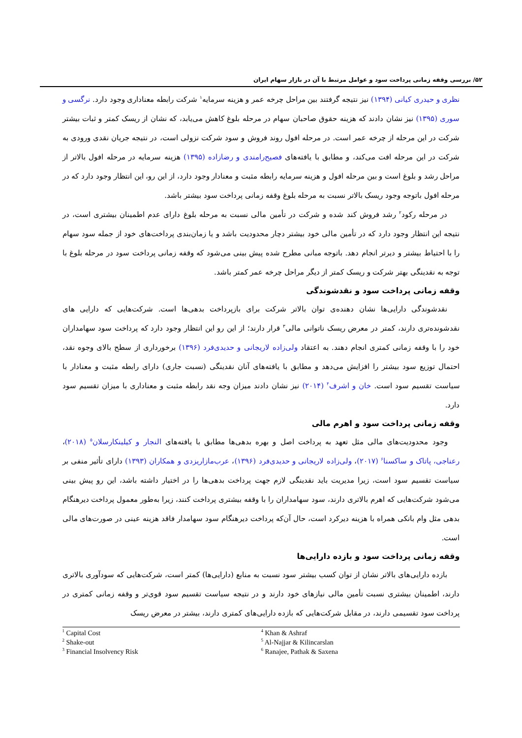۵۲/ بررسی وقفه زمانی پرداخت سود و عوامل مرتبط با آن در بازار سهام ایران
نظری و حیدری کیانی (۱۳۹۴) نیز نتیجه گرفتند بین مراحل چرخه عمر و هزینه سرمایه<sup>۱</sup> شرکت رابطه معناداری وجود دارد. نرگسی و سوری (۱۳۹۵) نیز نشان دادند که هزینه حقوق صاحبان سهام در مرحله بلوغ کاهش می‌یابد، که نشان از ریسک کمتر و ثبات بیشتر شرکت در این مرحله از چرخه عمر است. در مرحله افول روند فروش و سود شرکت نزولی است، در نتیجه جریان نقدی ورودی به شرکت در این مرحله افت می‌کند، و مطابق با یافته‌های فصیح‌رامندی و رضازاده (۱۳۹۵) هزینه سرمایه در مرحله افول بالاتر از مراحل رشد و بلوغ است و بین مرحله افول و هزینه سرمایه رابطه مثبت و معنادار وجود دارد، از این رو، این انتظار وجود دارد که در مرحله افول باتوجه وجود ریسک بالاتر نسبت به مرحله بلوغ وقفه زمانی پرداخت سود بیشتر باشد.
در مرحله رکود<sup>۲</sup> رشد فروش کند شده و شرکت در تأمین مالی نسبت به مرحله بلوغ دارای عدم اطمینان بیشتری است، در نتیجه این انتظار وجود دارد که در تأمین مالی خود بیشتر دچار محدودیت باشد و یا زمان‌بندی پرداخت‌های خود از جمله سود سهام را با احتیاط بیشتر و دیرتر انجام دهد. باتوجه مبانی مطرح شده پیش بینی می‌شود که وقفه زمانی پرداخت سود در مرحله بلوغ با توجه به نقدینگی بهتر شرکت و ریسک کمتر از دیگر مراحل چرخه عمر کمتر باشد.
وقفه زمانی پرداخت سود و نقدشوندگی
نقدشوندگی دارایی‌ها نشان دهنده‌ی توان بالاتر شرکت برای بازپرداخت بدهی‌ها است. شرکت‌هایی که دارایی های نقدشونده‌تری دارند، کمتر در معرض ریسک ناتوانی مالی<sup>۳</sup> قرار دارند؛ از این رو این انتظار وجود دارد که پرداخت سود سهامداران خود را با وقفه زمانی کمتری انجام دهند. به اعتقاد ولی‌زاده لاریجانی و حدیدی‌فرد (۱۳۹۶) برخورداری از سطح بالای وجوه نقد، احتمال توزیع سود بیشتر را افزایش می‌دهد و مطابق با یافته‌های آنان نقدینگی (نسبت جاری) دارای رابطه مثبت و معنادار با سیاست تقسیم سود است. خان و اشرف<sup>۴</sup> (۲۰۱۴) نیز نشان دادند میزان وجه نقد رابطه مثبت و معناداری با میزان تقسیم سود دارد.
وقفه زمانی پرداخت سود و اهرم مالی
وجود محدودیت‌های مالی مثل تعهد به پرداخت اصل و بهره بدهی‌ها مطابق با یافته‌های النجار و کیلینکارسلان<sup>۵</sup> (۲۰۱۸)، رعناجی، پاتاک و ساکسنا<sup>۶</sup> (۲۰۱۷)، ولی‌زاده لاریجانی و حدیدی‌فرد (۱۳۹۶)، عرب‌مازاریزدی و همکاران (۱۳۹۳) دارای تأثیر منفی بر سیاست تقسیم سود است، زیرا مدیریت باید نقدینگی لازم جهت پرداخت بدهی‌ها را در اختیار داشته باشد، این رو پیش بینی می‌شود شرکت‌هایی که اهرم بالاتری دارند، سود سهامداران را با وقفه بیشتری پرداخت کنند، زیرا به‌طور معمول پرداخت دیرهنگام بدهی مثل وام بانکی همراه با هزینه دیرکرد است، حال آن‌که پرداخت دیرهنگام سود سهامدار فاقد هزینه عینی در صورت‌های مالی است.
وقفه زمانی پرداخت سود و بازده دارایی‌ها
بازده دارایی‌های بالاتر نشان از توان کسب بیشتر سود نسبت به منابع (دارایی‌ها) کمتر است، شرکت‌هایی که سودآوری بالاتری دارند، اطمینان بیشتری نسبت تأمین مالی نیازهای خود دارند و در نتیجه سیاست تقسیم سود قوی‌تر و وقفه زمانی کمتری در پرداخت سود تقسیمی دارند، در مقابل شرکت‌هایی که بازده دارایی‌های کمتری دارند، بیشتر در معرض ریسک
<sup>1</sup> Capital Cost
<sup>2</sup> Shake-out
<sup>3</sup> Financial Insolvency Risk
<sup>4</sup> Khan & Ashraf
<sup>5</sup> Al-Najjar & Kilincarslan
<sup>6</sup> Ranajee, Pathak & Saxena